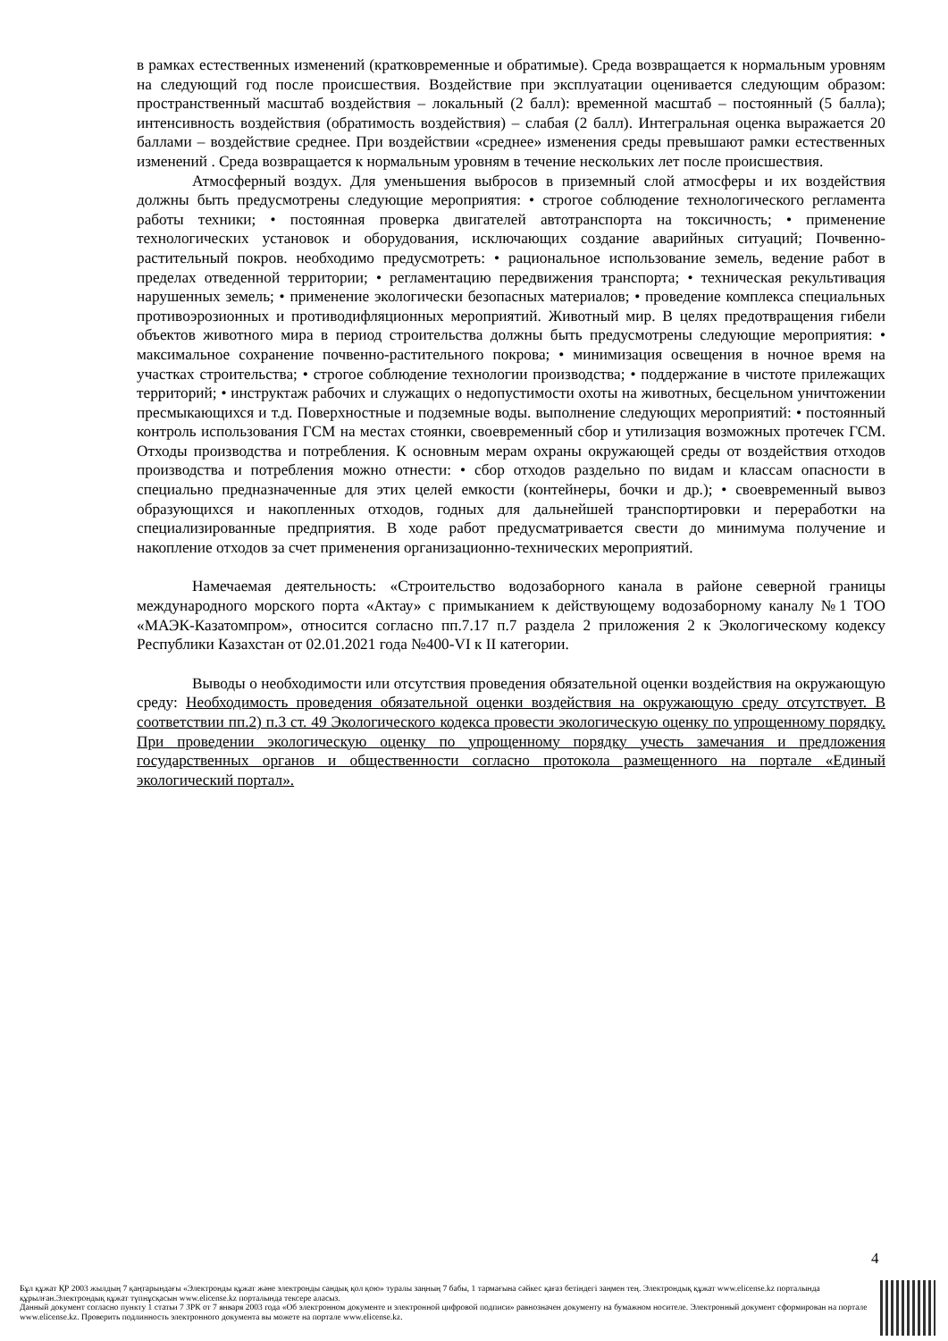в рамках естественных изменений (кратковременные и обратимые). Среда возвращается к нормальным уровням на следующий год после происшествия. Воздействие при эксплуатации оценивается следующим образом: пространственный масштаб воздействия – локальный (2 балл): временной масштаб – постоянный (5 балла); интенсивность воздействия (обратимость воздействия) – слабая (2 балл). Интегральная оценка выражается 20 баллами – воздействие среднее. При воздействии «среднее» изменения среды превышают рамки естественных изменений . Среда возвращается к нормальным уровням в течение нескольких лет после происшествия.
Атмосферный воздух. Для уменьшения выбросов в приземный слой атмосферы и их воздействия должны быть предусмотрены следующие мероприятия: • строгое соблюдение технологического регламента работы техники; • постоянная проверка двигателей автотранспорта на токсичность; • применение технологических установок и оборудования, исключающих создание аварийных ситуаций; Почвенно-растительный покров. необходимо предусмотреть: • рациональное использование земель, ведение работ в пределах отведенной территории; • регламентацию передвижения транспорта; • техническая рекультивация нарушенных земель; • применение экологически безопасных материалов; • проведение комплекса специальных противоэрозионных и противодифляционных мероприятий. Животный мир. В целях предотвращения гибели объектов животного мира в период строительства должны быть предусмотрены следующие мероприятия: • максимальное сохранение почвенно-растительного покрова; • минимизация освещения в ночное время на участках строительства; • строгое соблюдение технологии производства; • поддержание в чистоте прилежащих территорий; • инструктаж рабочих и служащих о недопустимости охоты на животных, бесцельном уничтожении пресмыкающихся и т.д. Поверхностные и подземные воды. выполнение следующих мероприятий: • постоянный контроль использования ГСМ на местах стоянки, своевременный сбор и утилизация возможных протечек ГСМ. Отходы производства и потребления. К основным мерам охраны окружающей среды от воздействия отходов производства и потребления можно отнести: • сбор отходов раздельно по видам и классам опасности в специально предназначенные для этих целей емкости (контейнеры, бочки и др.); • своевременный вывоз образующихся и накопленных отходов, годных для дальнейшей транспортировки и переработки на специализированные предприятия. В ходе работ предусматривается свести до минимума получение и накопление отходов за счет применения организационно-технических мероприятий.
Намечаемая деятельность: «Строительство водозаборного канала в районе северной границы международного морского порта «Актау» с примыканием к действующему водозаборному каналу №1 ТОО «МАЭК-Казатомпром», относится согласно пп.7.17 п.7 раздела 2 приложения 2 к Экологическому кодексу Республики Казахстан от 02.01.2021 года №400-VI к II категории.
Выводы о необходимости или отсутствия проведения обязательной оценки воздействия на окружающую среду: Необходимость проведения обязательной оценки воздействия на окружающую среду отсутствует. В соответствии пп.2) п.3 ст. 49 Экологического кодекса провести экологическую оценку по упрощенному порядку. При проведении экологическую оценку по упрощенному порядку учесть замечания и предложения государственных органов и общественности согласно протокола размещенного на портале «Единый экологический портал».
4
Бұл құжат ҚР 2003 жылдың 7 қаңтарындағы «Электронды құжат және электронды сандық қол қою» туралы заңның 7 бабы, 1 тармағына сәйкес қағаз бетіндегі заңмен тең. Электрондық құжат www.elicense.kz порталында құрылған.Электрондық құжат түпнұсқасын www.elicense.kz порталында тексере аласыз.
Данный документ согласно пункту 1 статьи 7 ЗРК от 7 января 2003 года «Об электронном документе и электронной цифровой подписи» равнозначен документу на бумажном носителе. Электронный документ сформирован на портале www.elicense.kz. Проверить подлинность электронного документа вы можете на портале www.elicense.kz.